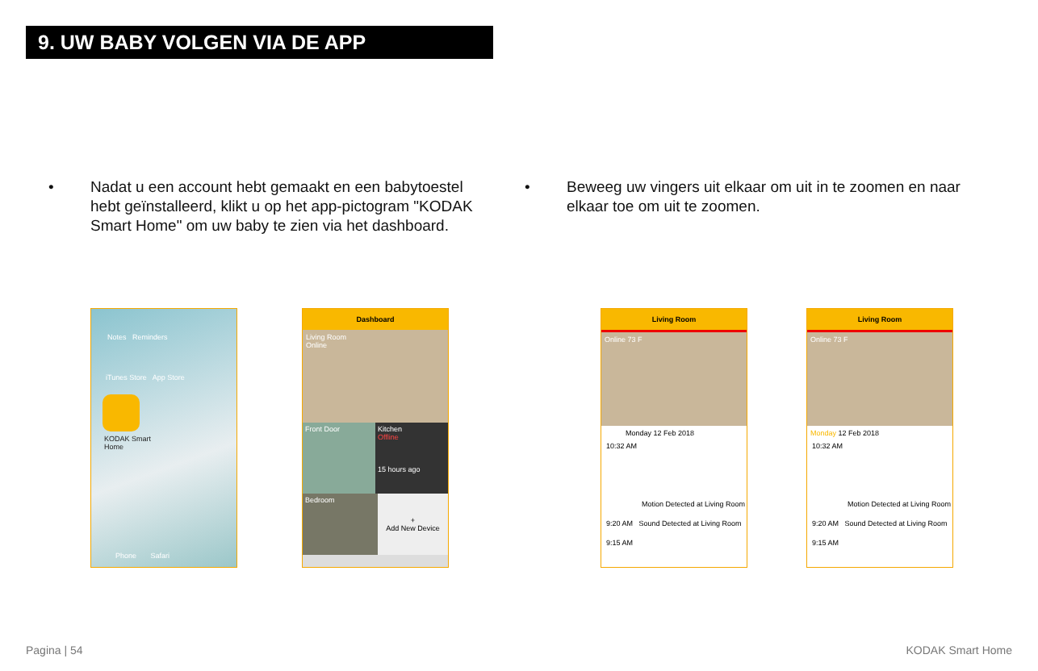9. UW BABY VOLGEN VIA DE APP
• Nadat u een account hebt gemaakt en een babytoestel hebt geïnstalleerd, klikt u op het app-pictogram "KODAK Smart Home" om uw baby te zien via het dashboard.
• Beweeg uw vingers uit elkaar om uit in te zoomen en naar elkaar toe om uit te zoomen.
Notes Reminders
iTunes Store App Store
KODAK Smart
Home
Phone Safari
Dashboard
Living Room
Online
Front Door Kitchen
Offline
15 hours ago
Bedroom
+
Add New Device
Living Room
Online 73 F
Monday 12 Feb 2018
10:32 AM
Motion Detected at Living Room
9:20 AM Sound Detected at Living Room
9:15 AM
Living Room
Online 73 F
Monday 12 Feb 2018
10:32 AM
Motion Detected at Living Room
9:20 AM Sound Detected at Living Room
9:15 AM
Pagina | 54 KODAK Smart Home